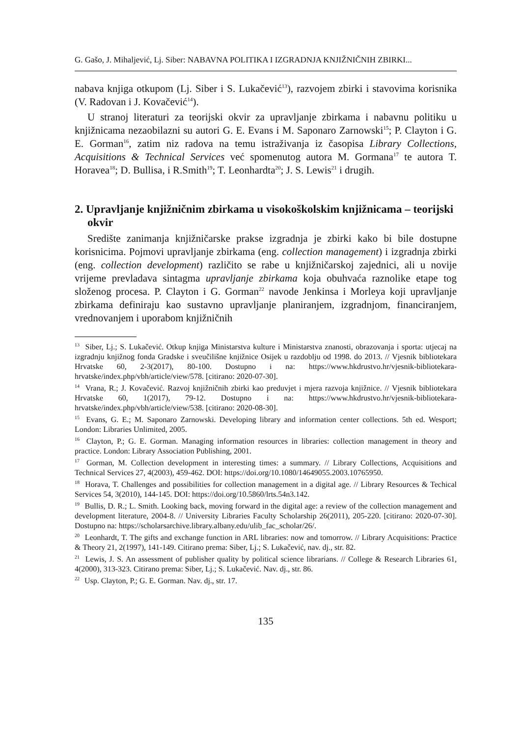G. Gašo, J. Mihaljević, Lj. Siber: NABAVNA POLITIKA I IZGRADNJA KNJIŽNIČNIH ZBIRKI...
nabava knjiga otkupom (Lj. Siber i S. Lukačević<sup>13</sup>), razvojem zbirki i stavovima korisnika (V. Radovan i J. Kovačević<sup>14</sup>).
U stranoj literaturi za teorijski okvir za upravljanje zbirkama i nabavnu politiku u knjižnicama nezaobilazni su autori G. E. Evans i M. Saponaro Zarnowski<sup>15</sup>; P. Clayton i G. E. Gorman<sup>16</sup>, zatim niz radova na temu istraživanja iz časopisa Library Collections, Acquisitions & Technical Services već spomenutog autora M. Gormana<sup>17</sup> te autora T. Horavea<sup>18</sup>; D. Bullisa, i R.Smith<sup>19</sup>; T. Leonhardta<sup>20</sup>; J. S. Lewis<sup>21</sup> i drugih.
2. Upravljanje knjižničnim zbirkama u visokoškolskim knjižnicama – teorijski okvir
Središte zanimanja knjižničarske prakse izgradnja je zbirki kako bi bile dostupne korisnicima. Pojmovi upravljanje zbirkama (eng. collection management) i izgradnja zbirki (eng. collection development) različito se rabe u knjižničarskoj zajednici, ali u novije vrijeme prevladava sintagma upravljanje zbirkama koja obuhvaća raznolike etape tog složenog procesa. P. Clayton i G. Gorman<sup>22</sup> navode Jenkinsa i Morleya koji upravljanje zbirkama definiraju kao sustavno upravljanje planiranjem, izgradnjom, financiranjem, vrednovanjem i uporabom knjižničnih
<sup>13</sup> Siber, Lj.; S. Lukačević. Otkup knjiga Ministarstva kulture i Ministarstva znanosti, obrazovanja i sporta: utjecaj na izgradnju knjižnog fonda Gradske i sveučilišne knjižnice Osijek u razdoblju od 1998. do 2013. // Vjesnik bibliotekara Hrvatske 60, 2-3(2017), 80-100. Dostupno i na: https://www.hkdrustvo.hr/vjesnik-bibliotekara-hrvatske/index.php/vbh/article/view/578. [citirano: 2020-07-30].
<sup>14</sup> Vrana, R.; J. Kovačević. Razvoj knjižničnih zbirki kao preduvjet i mjera razvoja knjižnice. // Vjesnik bibliotekara Hrvatske 60, 1(2017), 79-12. Dostupno i na: https://www.hkdrustvo.hr/vjesnik-bibliotekara-hrvatske/index.php/vbh/article/view/538. [citirano: 2020-08-30].
<sup>15</sup> Evans, G. E.; M. Saponaro Zarnowski. Developing library and information center collections. 5th ed. Wesport; London: Libraries Unlimited, 2005.
<sup>16</sup> Clayton, P.; G. E. Gorman. Managing information resources in libraries: collection management in theory and practice. London: Library Association Publishing, 2001.
<sup>17</sup> Gorman, M. Collection development in interesting times: a summary. // Library Collections, Acquisitions and Technical Services 27, 4(2003), 459-462. DOI: https://doi.org/10.1080/14649055.2003.10765950.
<sup>18</sup> Horava, T. Challenges and possibilities for collection management in a digital age. // Library Resources & Techical Services 54, 3(2010), 144-145. DOI: https://doi.org/10.5860/lrts.54n3.142.
<sup>19</sup> Bullis, D. R.; L. Smith. Looking back, moving forward in the digital age: a review of the collection management and development literature, 2004-8. // University Libraries Faculty Scholarship 26(2011), 205-220. [citirano: 2020-07-30]. Dostupno na: https://scholarsarchive.library.albany.edu/ulib_fac_scholar/26/.
<sup>20</sup> Leonhardt, T. The gifts and exchange function in ARL libraries: now and tomorrow. // Library Acquisitions: Practice & Theory 21, 2(1997), 141-149. Citirano prema: Siber, Lj.; S. Lukačević, nav. dj., str. 82.
<sup>21</sup> Lewis, J. S. An assessment of publisher quality by political science librarians. // College & Research Libraries 61, 4(2000), 313-323. Citirano prema: Siber, Lj.; S. Lukačević. Nav. dj., str. 86.
<sup>22</sup> Usp. Clayton, P.; G. E. Gorman. Nav. dj., str. 17.
135